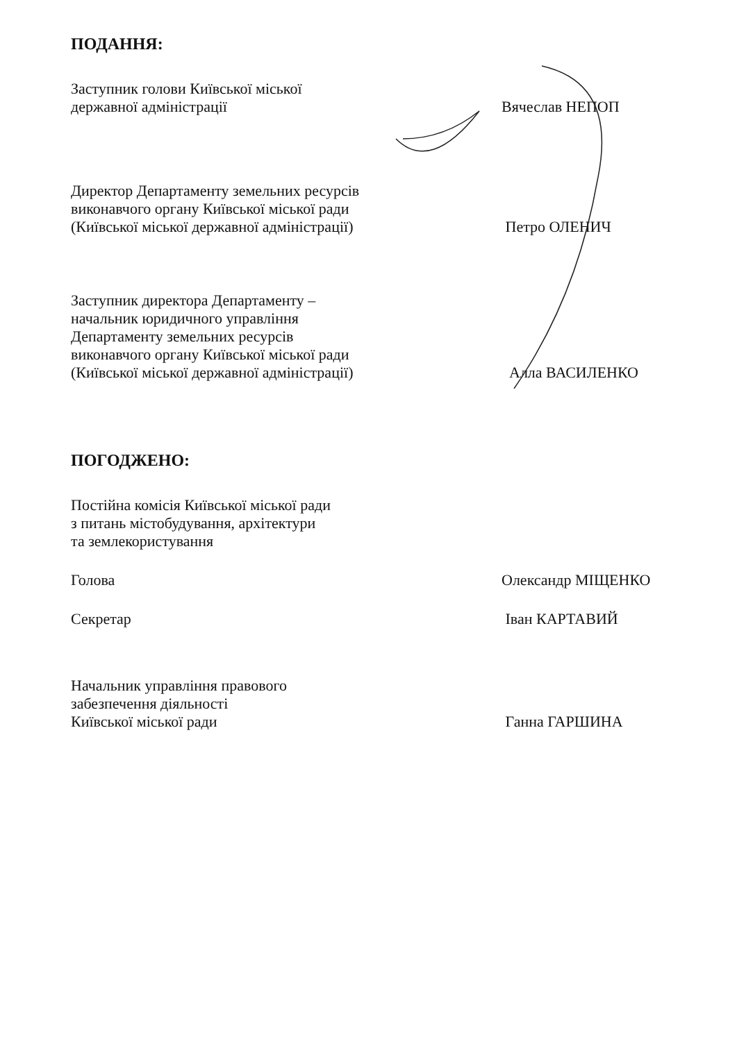ПОДАННЯ:
Заступник голови Київської міської
державної адміністрації
Вячеслав НЕПОП
Директор Департаменту земельних ресурсів
виконавчого органу Київської міської ради
(Київської міської державної адміністрації)
Петро ОЛЕНИЧ
Заступник директора Департаменту –
начальник юридичного управління
Департаменту земельних ресурсів
виконавчого органу Київської міської ради
(Київської міської державної адміністрації)
Алла ВАСИЛЕНКО
ПОГОДЖЕНО:
Постійна комісія Київської міської ради
з питань містобудування, архітектури
та землекористування
Голова
Олександр МІЩЕНКО
Секретар
Іван КАРТАВИЙ
Начальник управління правового
забезпечення діяльності
Київської міської ради
Ганна ГАРШИНА